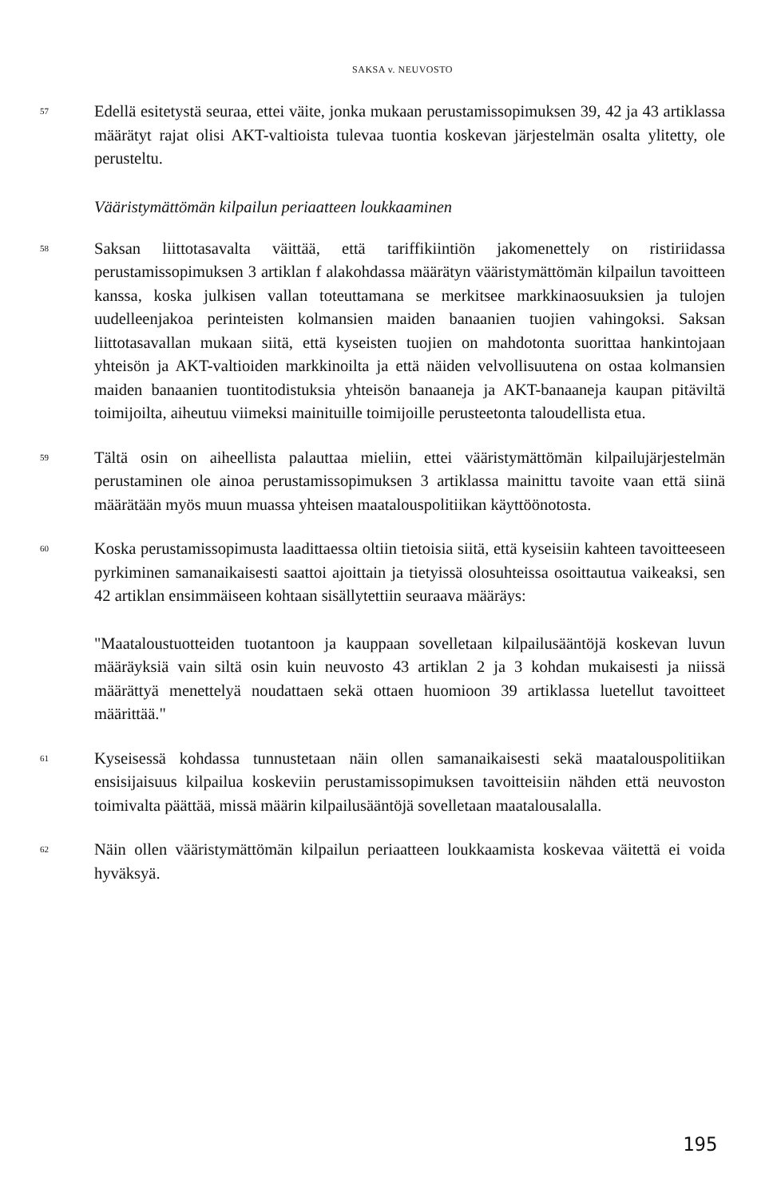SAKSA v. NEUVOSTO
57
Edellä esitetystä seuraa, ettei väite, jonka mukaan perustamissopimuksen 39, 42 ja 43 artiklassa määrätyt rajat olisi AKT-valtioista tulevaa tuontia koskevan järjestelmän osalta ylitetty, ole perusteltu.
Vääristymättömän kilpailun periaatteen loukkaaminen
58
Saksan liittotasavalta väittää, että tariffikiintiön jakomenettely on ristiriidassa perustamissopimuksen 3 artiklan f alakohdassa määrätyn vääristymättömän kilpailun tavoitteen kanssa, koska julkisen vallan toteuttamana se merkitsee markkinaosuuksien ja tulojen uudelleenjakoa perinteisten kolmansien maiden banaanien tuojien vahingoksi. Saksan liittotasavallan mukaan siitä, että kyseisten tuojien on mahdotonta suorittaa hankintojaan yhteisön ja AKT-valtioiden markkinoilta ja että näiden velvollisuutena on ostaa kolmansien maiden banaanien tuontitodistuksia yhteisön banaaneja ja AKT-banaaneja kaupan pitäviltä toimijoilta, aiheutuu viimeksi mainituille toimijoille perusteetonta taloudellista etua.
59
Tältä osin on aiheellista palauttaa mieliin, ettei vääristymättömän kilpailujärjestelmän perustaminen ole ainoa perustamissopimuksen 3 artiklassa mainittu tavoite vaan että siinä määrätään myös muun muassa yhteisen maatalouspolitiikan käyttöönotosta.
60
Koska perustamissopimusta laadittaessa oltiin tietoisia siitä, että kyseisiin kahteen tavoitteeseen pyrkiminen samanaikaisesti saattoi ajoittain ja tietyissä olosuhteissa osoittautua vaikeaksi, sen 42 artiklan ensimmäiseen kohtaan sisällytettiin seuraava määräys:
"Maataloustuotteiden tuotantoon ja kauppaan sovelletaan kilpailusääntöjä koskevan luvun määräyksiä vain siltä osin kuin neuvosto 43 artiklan 2 ja 3 kohdan mukaisesti ja niissä määrättyä menettelyä noudattaen sekä ottaen huomioon 39 artiklassa luetellut tavoitteet määrittää."
61
Kyseisessä kohdassa tunnustetaan näin ollen samanaikaisesti sekä maatalouspolitiikan ensisijaisuus kilpailua koskeviin perustamissopimuksen tavoitteisiin nähden että neuvoston toimivalta päättää, missä määrin kilpailusääntöjä sovelletaan maatalousalalla.
62
Näin ollen vääristymättömän kilpailun periaatteen loukkaamista koskevaa väitettä ei voida hyväksyä.
195